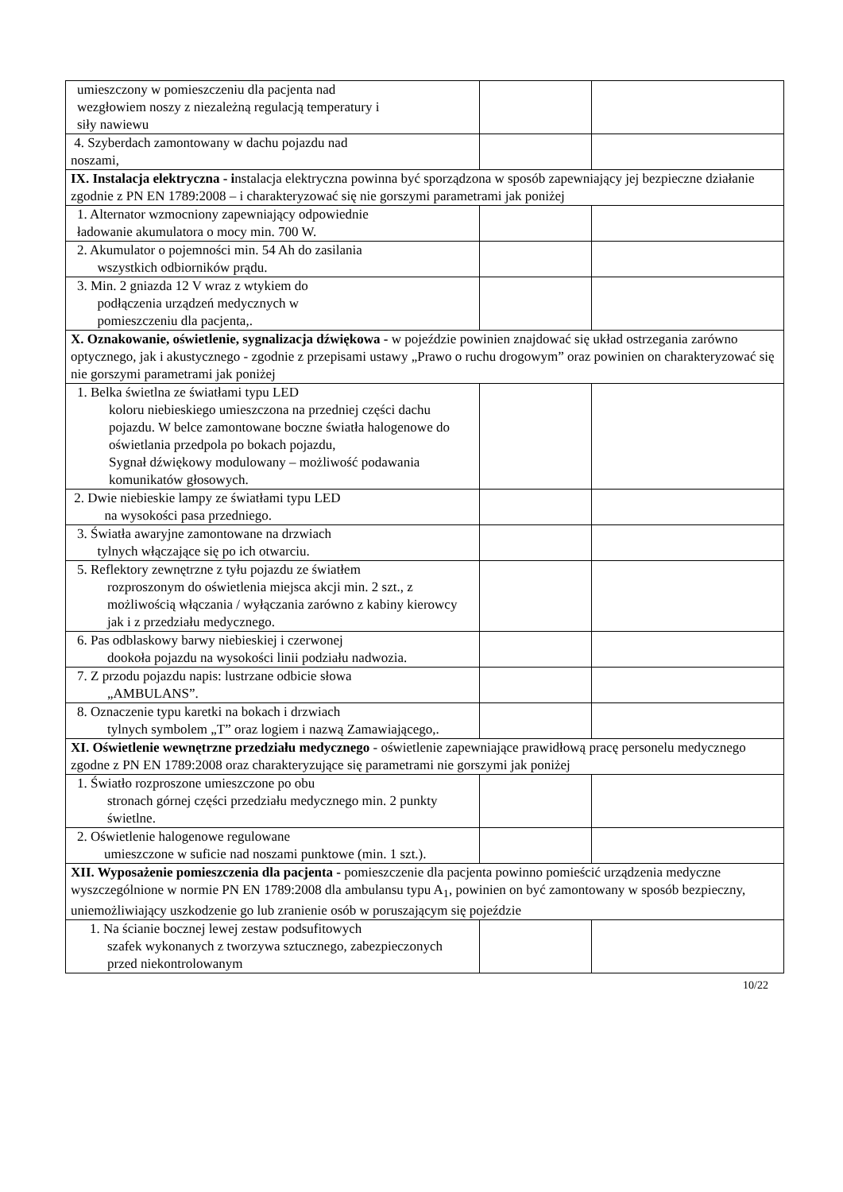| umieszczony w pomieszczeniu dla pacjenta nad wezgłowiem noszy z niezależną regulacją temperatury i siły nawiewu | | |
| 4. Szyberdach zamontowany w dachu pojazdu nad noszami, | | |
| IX. Instalacja elektryczna - i nstalacja elektryczna powinna być sporządzona w sposób zapewniający jej bezpieczne działanie zgodnie z PN EN 1789:2008 – i charakteryzować się nie gorszymi parametrami jak poniżej | | |
| 1. Alternator wzmocniony zapewniający odpowiednie ładowanie akumulatora o mocy min. 700 W. | | |
| 2. Akumulator o pojemności min. 54 Ah do zasilania wszystkich odbiorników prądu. | | |
| 3. Min. 2 gniazda 12 V wraz z wtykiem do podłączenia urządzeń medycznych w pomieszczeniu dla pacjenta,. | | |
| X. Oznakowanie, oświetlenie, sygnalizacja dźwiękowa - w pojeździe powinien znajdować się układ ostrzegania zarówno optycznego, jak i akustycznego - zgodnie z przepisami ustawy „Prawo o ruchu drogowym” oraz powinien on charakteryzować się nie gorszymi parametrami jak poniżej | | |
| 1. Belka świetlna ze światłami typu LED koloru niebieskiego umieszczona na przedniej części dachu pojazdu. W belce zamontowane boczne światła halogenowe do oświetlania przedpola po bokach pojazdu, Sygnał dźwiękowy modulowany – możliwość podawania komunikatów głosowych. | | |
| 2. Dwie niebieskie lampy ze światłami typu LED na wysokości pasa przedniego. | | |
| 3. Światła awaryjne zamontowane na drzwiach tylnych włączające się po ich otwarciu. | | |
| 5. Reflektory zewnętrzne z tyłu pojazdu ze światłem rozproszonym do oświetlenia miejsca akcji min. 2 szt., z możliwością włączania / wyłączania zarówno z kabiny kierowcy jak i z przedziału medycznego. | | |
| 6. Pas odblaskowy barwy niebieskiej i czerwonej dookoła pojazdu na wysokości linii podziału nadwozia. | | |
| 7. Z przodu pojazdu napis: lustrzane odbicie słowa „AMBULANS”. | | |
| 8. Oznaczenie typu karetki na bokach i drzwiach tylnych symbolem „T” oraz logiem i nazwą Zamawiającego,. | | |
| XI. Oświetlenie wewnętrzne przedziału medycznego - oświetlenie zapewniające prawidłową pracę personelu medycznego zgodne z PN EN 1789:2008 oraz charakteryzujące się parametrami nie gorszymi jak poniżej | | |
| 1. Światło rozproszone umieszczone po obu stronach górnej części przedziału medycznego min. 2 punkty świetlne. | | |
| 2. Oświetlenie halogenowe regulowane umieszczone w suficie nad noszami punktowe (min. 1 szt.). | | |
| XII. Wyposażenie pomieszczenia dla pacjenta - pomieszczenie dla pacjenta powinno pomieścić urządzenia medyczne wyszczególnione w normie PN EN 1789:2008 dla ambulansu typu A<sub>1</sub>, powinien on być zamontowany w sposób bezpieczny, uniemożliwiający uszkodzenie go lub zranienie osób w poruszającym się pojeździe | | |
| 1. Na ścianie bocznej lewej zestaw podsufitowych szafek wykonanych z tworzywa sztucznego, zabezpieczonych przed niekontrolowanym | | |
10/22